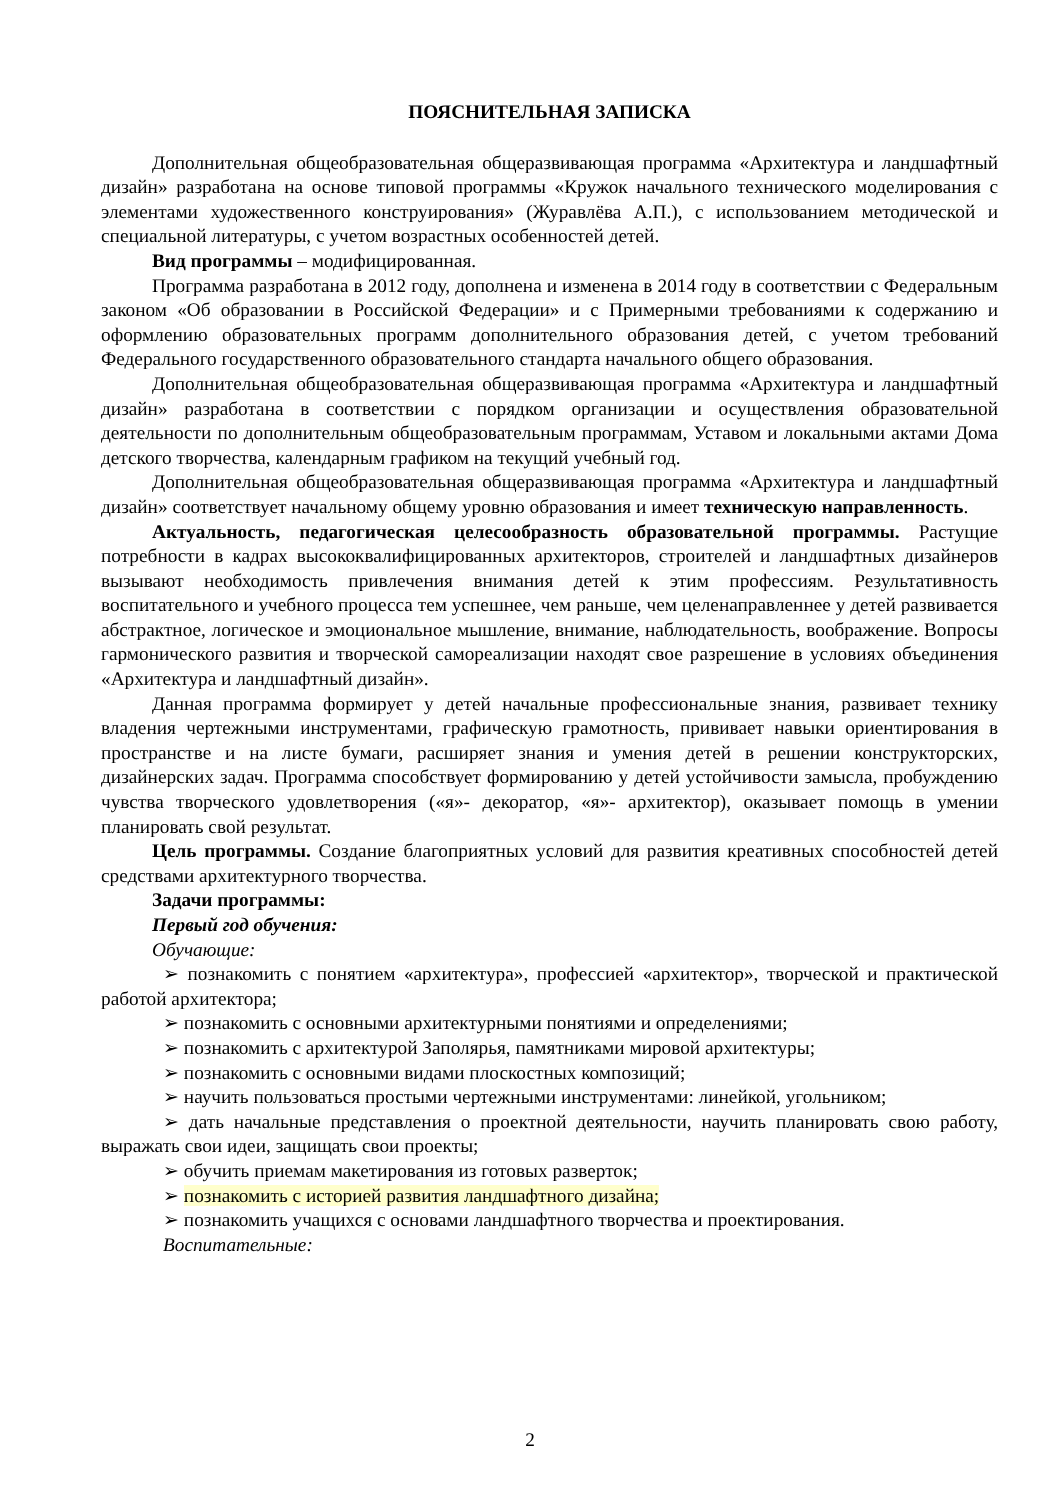ПОЯСНИТЕЛЬНАЯ ЗАПИСКА
Дополнительная общеобразовательная общеразвивающая программа «Архитектура и ландшафтный дизайн» разработана на основе типовой программы «Кружок начального технического моделирования с элементами художественного конструирования» (Журавлёва А.П.), с использованием методической и специальной литературы, с учетом возрастных особенностей детей.
Вид программы – модифицированная.
Программа разработана в 2012 году, дополнена и изменена в 2014 году в соответствии с Федеральным законом «Об образовании в Российской Федерации» и с Примерными требованиями к содержанию и оформлению образовательных программ дополнительного образования детей, с учетом требований Федерального государственного образовательного стандарта начального общего образования.
Дополнительная общеобразовательная общеразвивающая программа «Архитектура и ландшафтный дизайн» разработана в соответствии с порядком организации и осуществления образовательной деятельности по дополнительным общеобразовательным программам, Уставом и локальными актами Дома детского творчества, календарным графиком на текущий учебный год.
Дополнительная общеобразовательная общеразвивающая программа «Архитектура и ландшафтный дизайн» соответствует начальному общему уровню образования и имеет техническую направленность.
Актуальность, педагогическая целесообразность образовательной программы. Растущие потребности в кадрах высококвалифицированных архитекторов, строителей и ландшафтных дизайнеров вызывают необходимость привлечения внимания детей к этим профессиям. Результативность воспитательного и учебного процесса тем успешнее, чем раньше, чем целенаправленнее у детей развивается абстрактное, логическое и эмоциональное мышление, внимание, наблюдательность, воображение. Вопросы гармонического развития и творческой самореализации находят свое разрешение в условиях объединения «Архитектура и ландшафтный дизайн».
Данная программа формирует у детей начальные профессиональные знания, развивает технику владения чертежными инструментами, графическую грамотность, прививает навыки ориентирования в пространстве и на листе бумаги, расширяет знания и умения детей в решении конструкторских, дизайнерских задач. Программа способствует формированию у детей устойчивости замысла, пробуждению чувства творческого удовлетворения («я»- декоратор, «я»- архитектор), оказывает помощь в умении планировать свой результат.
Цель программы. Создание благоприятных условий для развития креативных способностей детей средствами архитектурного творчества.
Задачи программы:
Первый год обучения:
Обучающие:
➢ познакомить с понятием «архитектура», профессией «архитектор», творческой и практической работой архитектора;
➢ познакомить с основными архитектурными понятиями и определениями;
➢ познакомить с архитектурой Заполярья, памятниками мировой архитектуры;
➢ познакомить с основными видами плоскостных композиций;
➢ научить пользоваться простыми чертежными инструментами: линейкой, угольником;
➢ дать начальные представления о проектной деятельности, научить планировать свою работу, выражать свои идеи, защищать свои проекты;
➢ обучить приемам макетирования из готовых разверток;
➢ познакомить с историей развития ландшафтного дизайна;
➢ познакомить учащихся с основами ландшафтного творчества и проектирования.
Воспитательные:
2